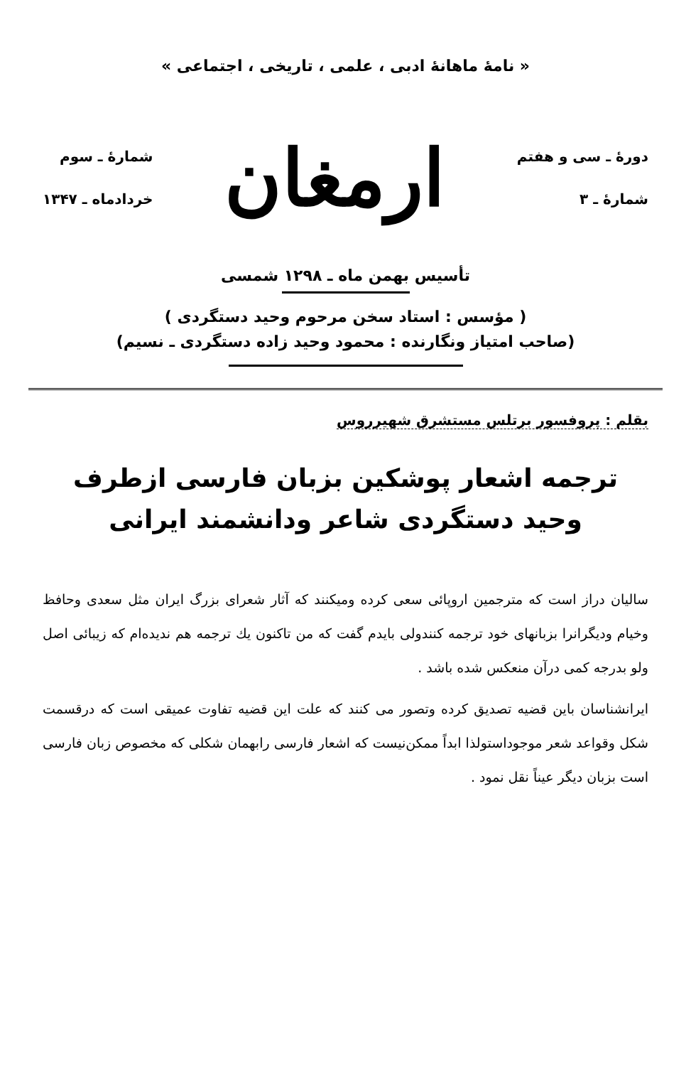« نامهٔ ماهانهٔ ادبی ، علمی ، تاریخی ، اجتماعی »
دورهٔ ـ سی و هفتم
شمارهٔ ـ ۳
ارمغان
شمارهٔ ـ سوم
خردادماه ـ ۱۳۴۷
تأسیس بهمن ماه ـ ۱۲۹۸ شمسی
( مؤسس : استاد سخن مرحوم وحید دستگردی )
(صاحب امتیاز ونگارنده : محمود وحید زاده دستگردی ـ نسیم)
بقلم : پروفسور برتلس مستشرق شهیرروس
ترجمه اشعار پوشکین بزبان فارسی ازطرف
وحید دستگردی شاعر ودانشمند ایرانی
سالیان دراز است که مترجمین اروپائی سعی کرده ومیکنند که آثار شعرای بزرگ ایران مثل سعدی وحافظ وخیام ودیگرانرا بزبانهای خود ترجمه کنندولی بایدم گفت که من تاکنون یك ترجمه هم ندیده‌ام که زیبائی اصل ولو بدرجه کمی درآن منعکس شده باشد .
ایرانشناسان باین قضیه تصدیق کرده وتصور می کنند که علت این قضیه تفاوت عمیقی است که درقسمت شکل وقواعد شعر موجوداستولذا ابداً ممکن‌نیست که اشعار فارسی رابهمان شکلی که مخصوص زبان فارسی است بزبان دیگر عیناً نقل نمود .